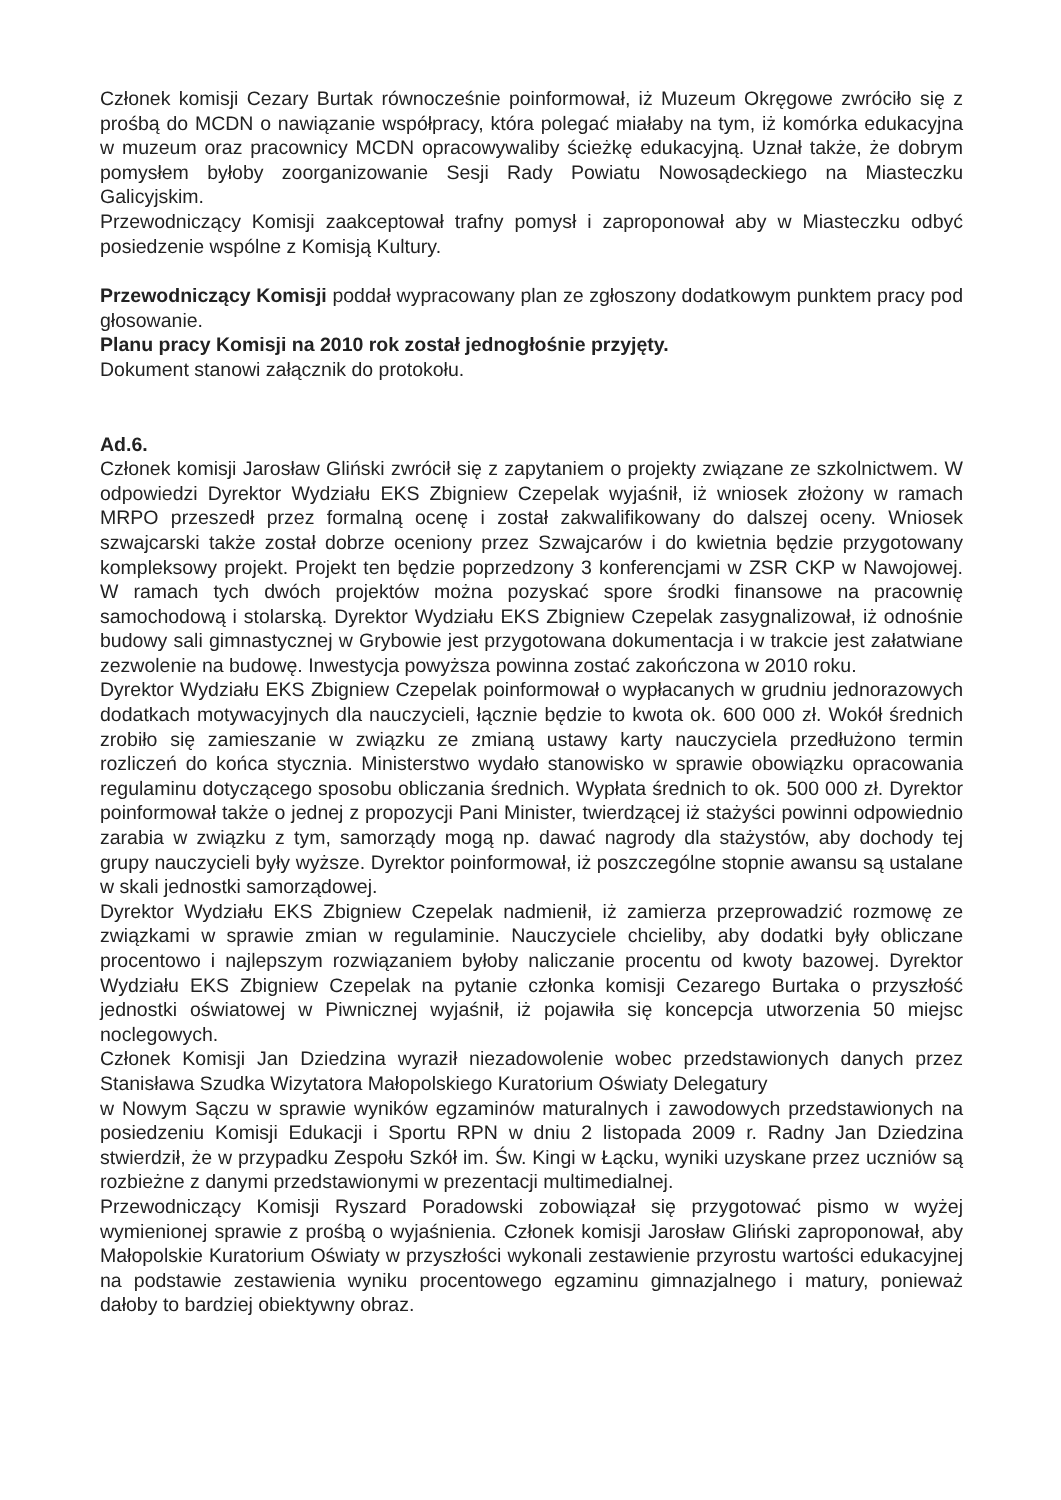Członek komisji Cezary Burtak równocześnie poinformował, iż Muzeum Okręgowe zwróciło się z prośbą do MCDN o nawiązanie współpracy, która polegać miałaby na tym, iż komórka edukacyjna w muzeum oraz pracownicy MCDN opracowywaliby ścieżkę edukacyjną. Uznał także, że dobrym pomysłem byłoby zoorganizowanie Sesji Rady Powiatu Nowosądeckiego na Miasteczku Galicyjskim.
Przewodniczący Komisji zaakceptował trafny pomysł i zaproponował aby w Miasteczku odbyć posiedzenie wspólne z Komisją Kultury.
Przewodniczący Komisji poddał wypracowany plan ze zgłoszony dodatkowym punktem pracy pod głosowanie.
Planu pracy Komisji na 2010 rok został jednogłośnie przyjęty.
Dokument stanowi załącznik do protokołu.
Ad.6.
Członek komisji Jarosław Gliński zwrócił się z zapytaniem o projekty związane ze szkolnictwem. W odpowiedzi Dyrektor Wydziału EKS Zbigniew Czepelak wyjaśnił, iż wniosek złożony w ramach MRPO przeszedł przez formalną ocenę i został zakwalifikowany do dalszej oceny. Wniosek szwajcarski także został dobrze oceniony przez Szwajcarów i do kwietnia będzie przygotowany kompleksowy projekt. Projekt ten będzie poprzedzony 3 konferencjami w ZSR CKP w Nawojowej. W ramach tych dwóch projektów można pozyskać spore środki finansowe na pracownię samochodową i stolarską. Dyrektor Wydziału EKS Zbigniew Czepelak zasygnalizował, iż odnośnie budowy sali gimnastycznej w Grybowie jest przygotowana dokumentacja i w trakcie jest załatwiane zezwolenie na budowę. Inwestycja powyższa powinna zostać zakończona w 2010 roku.
Dyrektor Wydziału EKS Zbigniew Czepelak poinformował o wypłacanych w grudniu jednorazowych dodatkach motywacyjnych dla nauczycieli, łącznie będzie to kwota ok. 600 000 zł. Wokół średnich zrobiło się zamieszanie w związku ze zmianą ustawy karty nauczyciela przedłużono termin rozliczeń do końca stycznia. Ministerstwo wydało stanowisko w sprawie obowiązku opracowania regulaminu dotyczącego sposobu obliczania średnich. Wypłata średnich to ok. 500 000 zł. Dyrektor poinformował także o jednej z propozycji Pani Minister, twierdzącej iż stażyści powinni odpowiednio zarabia w związku z tym, samorządy mogą np. dawać nagrody dla stażystów, aby dochody tej grupy nauczycieli były wyższe. Dyrektor poinformował, iż poszczególne stopnie awansu są ustalane w skali jednostki samorządowej.
Dyrektor Wydziału EKS Zbigniew Czepelak nadmienił, iż zamierza przeprowadzić rozmowę ze związkami w sprawie zmian w regulaminie. Nauczyciele chcieliby, aby dodatki były obliczane procentowo i najlepszym rozwiązaniem byłoby naliczanie procentu od kwoty bazowej. Dyrektor Wydziału EKS Zbigniew Czepelak na pytanie członka komisji Cezarego Burtaka o przyszłość jednostki oświatowej w Piwnicznej wyjaśnił, iż pojawiła się koncepcja utworzenia 50 miejsc noclegowych.
Członek Komisji Jan Dziedzina wyraził niezadowolenie wobec przedstawionych danych przez Stanisława Szudka Wizytatora Małopolskiego Kuratorium Oświaty Delegatury
w Nowym Sączu w sprawie wyników egzaminów maturalnych i zawodowych przedstawionych na posiedzeniu Komisji Edukacji i Sportu RPN w dniu 2 listopada 2009 r. Radny Jan Dziedzina stwierdził, że w przypadku Zespołu Szkół im. Św. Kingi w Łącku, wyniki uzyskane przez uczniów są rozbieżne z danymi przedstawionymi w prezentacji multimedialnej.
Przewodniczący Komisji Ryszard Poradowski zobowiązał się przygotować pismo w wyżej wymienionej sprawie z prośbą o wyjaśnienia. Członek komisji Jarosław Gliński zaproponował, aby Małopolskie Kuratorium Oświaty w przyszłości wykonali zestawienie przyrostu wartości edukacyjnej na podstawie zestawienia wyniku procentowego egzaminu gimnazjalnego i matury, ponieważ dałoby to bardziej obiektywny obraz.